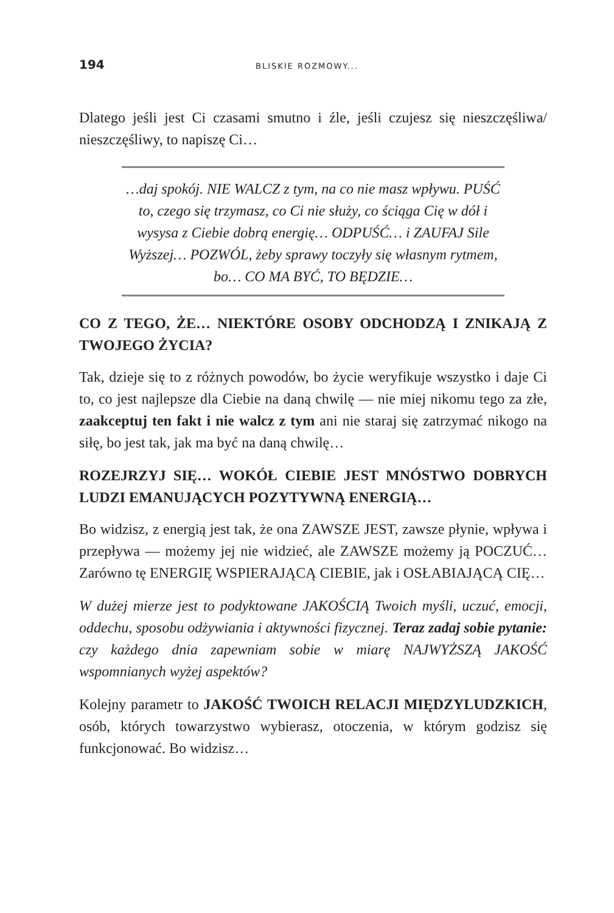194 BLISKIE ROZMOWY...
Dlatego jeśli jest Ci czasami smutno i źle, jeśli czujesz się nieszczęśliwa/ nieszczęśliwy, to napiszę Ci…
…daj spokój. NIE WALCZ z tym, na co nie masz wpływu. PUŚĆ to, czego się trzymasz, co Ci nie służy, co ściąga Cię w dół i wysysa z Ciebie dobrą energię… ODPUŚĆ… i ZAUFAJ Sile Wyższej… POZWÓL, żeby sprawy toczyły się własnym rytmem, bo… CO MA BYĆ, TO BĘDZIE…
CO Z TEGO, ŻE… NIEKTÓRE OSOBY ODCHODZĄ I ZNIKAJĄ Z TWOJEGO ŻYCIA?
Tak, dzieje się to z różnych powodów, bo życie weryfikuje wszystko i daje Ci to, co jest najlepsze dla Ciebie na daną chwilę — nie miej nikomu tego za złe, zaakceptuj ten fakt i nie walcz z tym ani nie staraj się zatrzymać nikogo na siłę, bo jest tak, jak ma być na daną chwilę…
ROZEJRZYJ SIĘ… WOKÓŁ CIEBIE JEST MNÓSTWO DOBRYCH LUDZI EMANUJĄCYCH POZYTYWNĄ ENERGIĄ…
Bo widzisz, z energią jest tak, że ona ZAWSZE JEST, zawsze płynie, wpływa i przepływa — możemy jej nie widzieć, ale ZAWSZE możemy ją POCZUĆ… Zarówno tę ENERGIĘ WSPIERAJĄCĄ CIEBIE, jak i OSŁABIAJĄCĄ CIĘ…
W dużej mierze jest to podyktowane JAKOŚCIĄ Twoich myśli, uczuć, emocji, oddechu, sposobu odżywiania i aktywności fizycznej. Teraz zadaj sobie pytanie: czy każdego dnia zapewniam sobie w miarę NAJWYŻSZĄ JAKOŚĆ wspomnianych wyżej aspektów?
Kolejny parametr to JAKOŚĆ TWOICH RELACJI MIĘDZYLUDZKICH, osób, których towarzystwo wybierasz, otoczenia, w którym godzisz się funkcjonować. Bo widzisz…